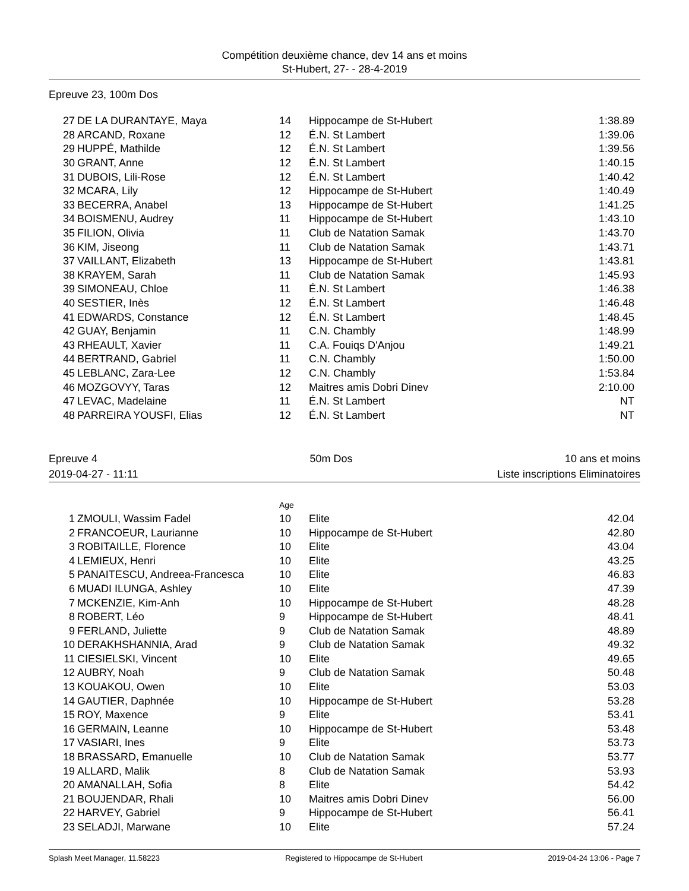Compétition deuxième chance, dev 14 ans et moins
St-Hubert, 27- - 28-4-2019
Epreuve 23, 100m Dos
| 27 | DE LA DURANTAYE, Maya | 14 | Hippocampe de St-Hubert | 1:38.89 |
| 28 | ARCAND, Roxane | 12 | É.N. St Lambert | 1:39.06 |
| 29 | HUPPÉ, Mathilde | 12 | É.N. St Lambert | 1:39.56 |
| 30 | GRANT, Anne | 12 | É.N. St Lambert | 1:40.15 |
| 31 | DUBOIS, Lili-Rose | 12 | É.N. St Lambert | 1:40.42 |
| 32 | MCARA, Lily | 12 | Hippocampe de St-Hubert | 1:40.49 |
| 33 | BECERRA, Anabel | 13 | Hippocampe de St-Hubert | 1:41.25 |
| 34 | BOISMENU, Audrey | 11 | Hippocampe de St-Hubert | 1:43.10 |
| 35 | FILION, Olivia | 11 | Club de Natation Samak | 1:43.70 |
| 36 | KIM, Jiseong | 11 | Club de Natation Samak | 1:43.71 |
| 37 | VAILLANT, Elizabeth | 13 | Hippocampe de St-Hubert | 1:43.81 |
| 38 | KRAYEM, Sarah | 11 | Club de Natation Samak | 1:45.93 |
| 39 | SIMONEAU, Chloe | 11 | É.N. St Lambert | 1:46.38 |
| 40 | SESTIER, Inès | 12 | É.N. St Lambert | 1:46.48 |
| 41 | EDWARDS, Constance | 12 | É.N. St Lambert | 1:48.45 |
| 42 | GUAY, Benjamin | 11 | C.N. Chambly | 1:48.99 |
| 43 | RHEAULT, Xavier | 11 | C.A. Fouiqs D'Anjou | 1:49.21 |
| 44 | BERTRAND, Gabriel | 11 | C.N. Chambly | 1:50.00 |
| 45 | LEBLANC, Zara-Lee | 12 | C.N. Chambly | 1:53.84 |
| 46 | MOZGOVYY, Taras | 12 | Maitres amis Dobri Dinev | 2:10.00 |
| 47 | LEVAC, Madelaine | 11 | É.N. St Lambert | NT |
| 48 | PARREIRA YOUSFI, Elias | 12 | É.N. St Lambert | NT |
Epreuve 4 50m Dos 10 ans et moins
2019-04-27 - 11:11 Liste inscriptions Eliminatoires
| | | Age | | |
| 1 | ZMOULI, Wassim Fadel | 10 | Elite | 42.04 |
| 2 | FRANCOEUR, Laurianne | 10 | Hippocampe de St-Hubert | 42.80 |
| 3 | ROBITAILLE, Florence | 10 | Elite | 43.04 |
| 4 | LEMIEUX, Henri | 10 | Elite | 43.25 |
| 5 | PANAITESCU, Andreea-Francesca | 10 | Elite | 46.83 |
| 6 | MUADI ILUNGA, Ashley | 10 | Elite | 47.39 |
| 7 | MCKENZIE, Kim-Anh | 10 | Hippocampe de St-Hubert | 48.28 |
| 8 | ROBERT, Léo | 9 | Hippocampe de St-Hubert | 48.41 |
| 9 | FERLAND, Juliette | 9 | Club de Natation Samak | 48.89 |
| 10 | DERAKHSHANNIA, Arad | 9 | Club de Natation Samak | 49.32 |
| 11 | CIESIELSKI, Vincent | 10 | Elite | 49.65 |
| 12 | AUBRY, Noah | 9 | Club de Natation Samak | 50.48 |
| 13 | KOUAKOU, Owen | 10 | Elite | 53.03 |
| 14 | GAUTIER, Daphnée | 10 | Hippocampe de St-Hubert | 53.28 |
| 15 | ROY, Maxence | 9 | Elite | 53.41 |
| 16 | GERMAIN, Leanne | 10 | Hippocampe de St-Hubert | 53.48 |
| 17 | VASIARI, Ines | 9 | Elite | 53.73 |
| 18 | BRASSARD, Emanuelle | 10 | Club de Natation Samak | 53.77 |
| 19 | ALLARD, Malik | 8 | Club de Natation Samak | 53.93 |
| 20 | AMANALLAH, Sofia | 8 | Elite | 54.42 |
| 21 | BOUJENDAR, Rhali | 10 | Maitres amis Dobri Dinev | 56.00 |
| 22 | HARVEY, Gabriel | 9 | Hippocampe de St-Hubert | 56.41 |
| 23 | SELADJI, Marwane | 10 | Elite | 57.24 |
Splash Meet Manager, 11.58223 Registered to Hippocampe de St-Hubert 2019-04-24 13:06 - Page 7